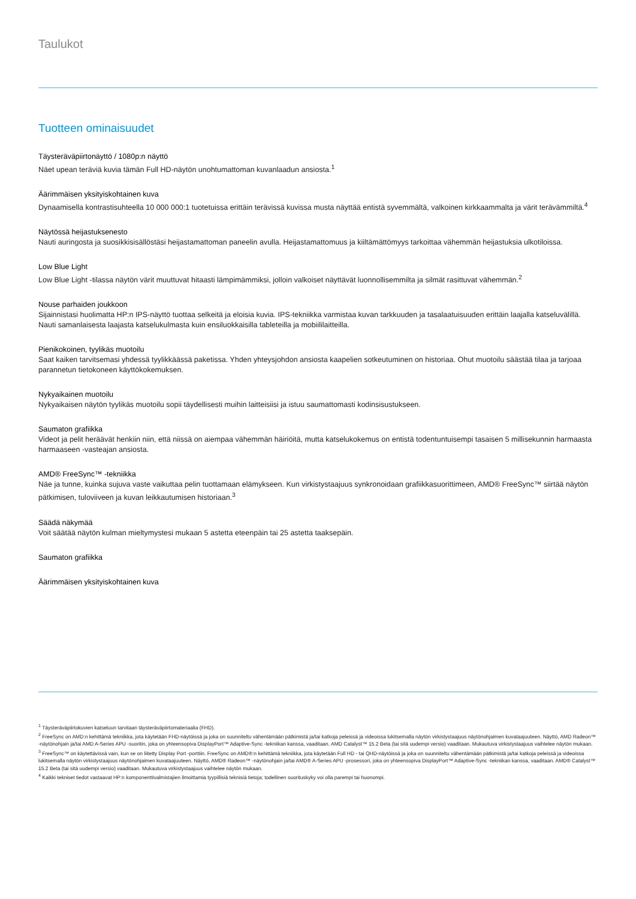Taulukot
Tuotteen ominaisuudet
Täysteräväpiirtonäyttö / 1080p:n näyttö
Näet upean teräviä kuvia tämän Full HD-näytön unohtumattoman kuvanlaadun ansiosta.<sup>1</sup>
Äärimmäisen yksityiskohtainen kuva
Dynaamisella kontrastisuhteella 10 000 000:1 tuotetuissa erittäin terävissä kuvissa musta näyttää entistä syvemmältä, valkoinen kirkkaammalta ja värit terävämmiltä.<sup>4</sup>
Näytössä heijastuksenesto
Nauti auringosta ja suosikkisisällöstäsi heijastamattoman paneelin avulla. Heijastamattomuus ja kiiltämättömyys tarkoittaa vähemmän heijastuksia ulkotiloissa.
Low Blue Light
Low Blue Light -tilassa näytön värit muuttuvat hitaasti lämpimämmiksi, jolloin valkoiset näyttävät luonnollisemmilta ja silmät rasittuvat vähemmän.<sup>2</sup>
Nouse parhaiden joukkoon
Sijainnistasi huolimatta HP:n IPS-näyttö tuottaa selkeitä ja eloisia kuvia. IPS-tekniikka varmistaa kuvan tarkkuuden ja tasalaatuisuuden erittäin laajalla katseluvälillä. Nauti samanlaisesta laajasta katselukulmasta kuin ensiluokkaisilla tableteilla ja mobiililaitteilla.
Pienikokoinen, tyylikäs muotoilu
Saat kaiken tarvitsemasi yhdessä tyylikkäässä paketissa. Yhden yhteysjohdon ansiosta kaapelien sotkeutuminen on historiaa. Ohut muotoilu säästää tilaa ja tarjoaa parannetun tietokoneen käyttökokemuksen.
Nykyaikainen muotoilu
Nykyaikaisen näytön tyylikäs muotoilu sopii täydellisesti muihin laitteisiisi ja istuu saumattomasti kodinsisustukseen.
Saumaton grafiikka
Videot ja pelit heräävät henkiin niin, että niissä on aiempaa vähemmän häiriöitä, mutta katselukokemus on entistä todentuntuisempi tasaisen 5 millisekunnin harmaasta harmaaseen -vasteajan ansiosta.
AMD® FreeSync™ -tekniikka
Näe ja tunne, kuinka sujuva vaste vaikuttaa pelin tuottamaan elämykseen. Kun virkistystaajuus synkronoidaan grafiikkasuorittimeen, AMD® FreeSync™ siirtää näytön pätkimisen, tuloviiveen ja kuvan leikkautumisen historiaan.<sup>3</sup>
Säädä näkymää
Voit säätää näytön kulman mieltymystesi mukaan 5 astetta eteenpäin tai 25 astetta taaksepäin.
Saumaton grafiikka
Äärimmäisen yksityiskohtainen kuva
<sup>1</sup> Täysteräväpiirtokuvien katseluun tarvitaan täysteräväpiirtomateriaalia (FHD).
<sup>2</sup> FreeSync on AMD:n kehittämä tekniikka, jota käytetään FHD-näytöissä ja joka on suunniteltu vähentämään pätkimistä ja/tai katkoja peleissä ja videoissa lukitsemalla näytön virkistystaajuus näytönohjaimen kuvataajuuteen. Näyttö, AMD Radeon™ -näytönohjain ja/tai AMD A-Series APU -suoritin, joka on yhteensopiva DisplayPort™ Adaptive-Sync -tekniikan kanssa, vaaditaan. AMD Catalyst™ 15.2 Beta (tai sitä uudempi versio) vaaditaan. Mukautuva virkistystaajuus vaihtelee näytön mukaan.
<sup>3</sup> FreeSync™ on käytettävissä vain, kun se on liitetty Display Port -porttiin. FreeSync on AMD®:n kehittämä tekniikka, jota käytetään Full HD - tai QHD-näytöissä ja joka on suunniteltu vähentämään pätkimistä ja/tai katkoja peleissä ja videoissa lukitsemalla näytön virkistystaajuus näytönohjaimen kuvataajuuteen. Näyttö, AMD® Radeon™ -näytönohjain ja/tai AMD® A-Series APU -prosessori, joka on yhteensopiva DisplayPort™ Adaptive-Sync -tekniikan kanssa, vaaditaan. AMD® Catalyst™ 15.2 Beta (tai sitä uudempi versio) vaaditaan. Mukautuva virkistystaajuus vaihtelee näytön mukaan.
<sup>4</sup> Kaikki tekniset tiedot vastaavat HP:n komponenttivalmistajien ilmoittamia tyypillisiä teknisiä tietoja; todellinen suorituskyky voi olla parempi tai huonompi.